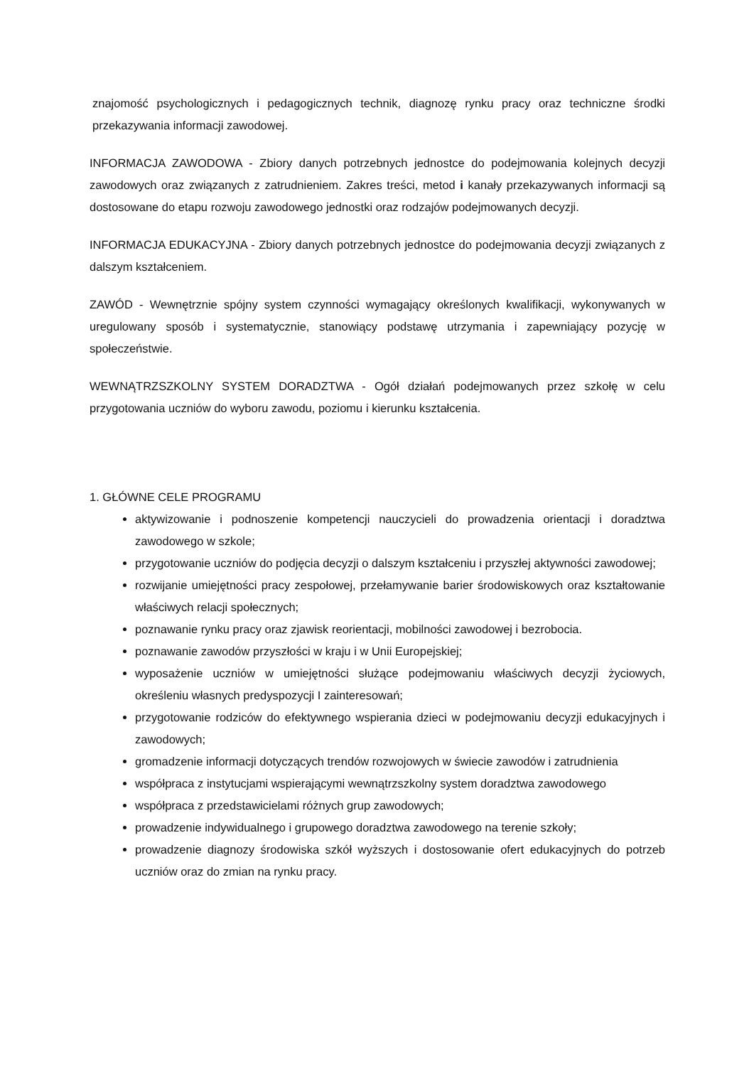znajomość psychologicznych i pedagogicznych technik, diagnozę rynku pracy oraz techniczne środki przekazywania informacji zawodowej.
INFORMACJA ZAWODOWA - Zbiory danych potrzebnych jednostce do podejmowania kolejnych decyzji zawodowych oraz związanych z zatrudnieniem. Zakres treści, metod i kanały przekazywanych informacji są dostosowane do etapu rozwoju zawodowego jednostki oraz rodzajów podejmowanych decyzji.
INFORMACJA EDUKACYJNA - Zbiory danych potrzebnych jednostce do podejmowania decyzji związanych z dalszym kształceniem.
ZAWÓD - Wewnętrznie spójny system czynności wymagający określonych kwalifikacji, wykonywanych w uregulowany sposób i systematycznie, stanowiący podstawę utrzymania i zapewniający pozycję w społeczeństwie.
WEWNĄTRZSZKOLNY SYSTEM DORADZTWA - Ogół działań podejmowanych przez szkołę w celu przygotowania uczniów do wyboru zawodu, poziomu i kierunku kształcenia.
1. GŁÓWNE CELE PROGRAMU
aktywizowanie i podnoszenie kompetencji nauczycieli do prowadzenia orientacji i doradztwa zawodowego w szkole;
przygotowanie uczniów do podjęcia decyzji o dalszym kształceniu i przyszłej aktywności zawodowej;
rozwijanie umiejętności pracy zespołowej, przełamywanie barier środowiskowych oraz kształtowanie właściwych relacji społecznych;
poznawanie rynku pracy oraz zjawisk reorientacji, mobilności zawodowej i bezrobocia.
poznawanie zawodów przyszłości w kraju i w Unii Europejskiej;
wyposażenie uczniów w umiejętności służące podejmowaniu właściwych decyzji życiowych, określeniu własnych predyspozycji I zainteresowań;
przygotowanie rodziców do efektywnego wspierania dzieci w podejmowaniu decyzji edukacyjnych i zawodowych;
gromadzenie informacji dotyczących trendów rozwojowych w świecie zawodów i zatrudnienia
współpraca z instytucjami wspierającymi wewnątrzszkolny system doradztwa zawodowego
współpraca z przedstawicielami różnych grup zawodowych;
prowadzenie indywidualnego i grupowego doradztwa zawodowego na terenie szkoły;
prowadzenie diagnozy środowiska szkół wyższych i dostosowanie ofert edukacyjnych do potrzeb uczniów oraz do zmian na rynku pracy.